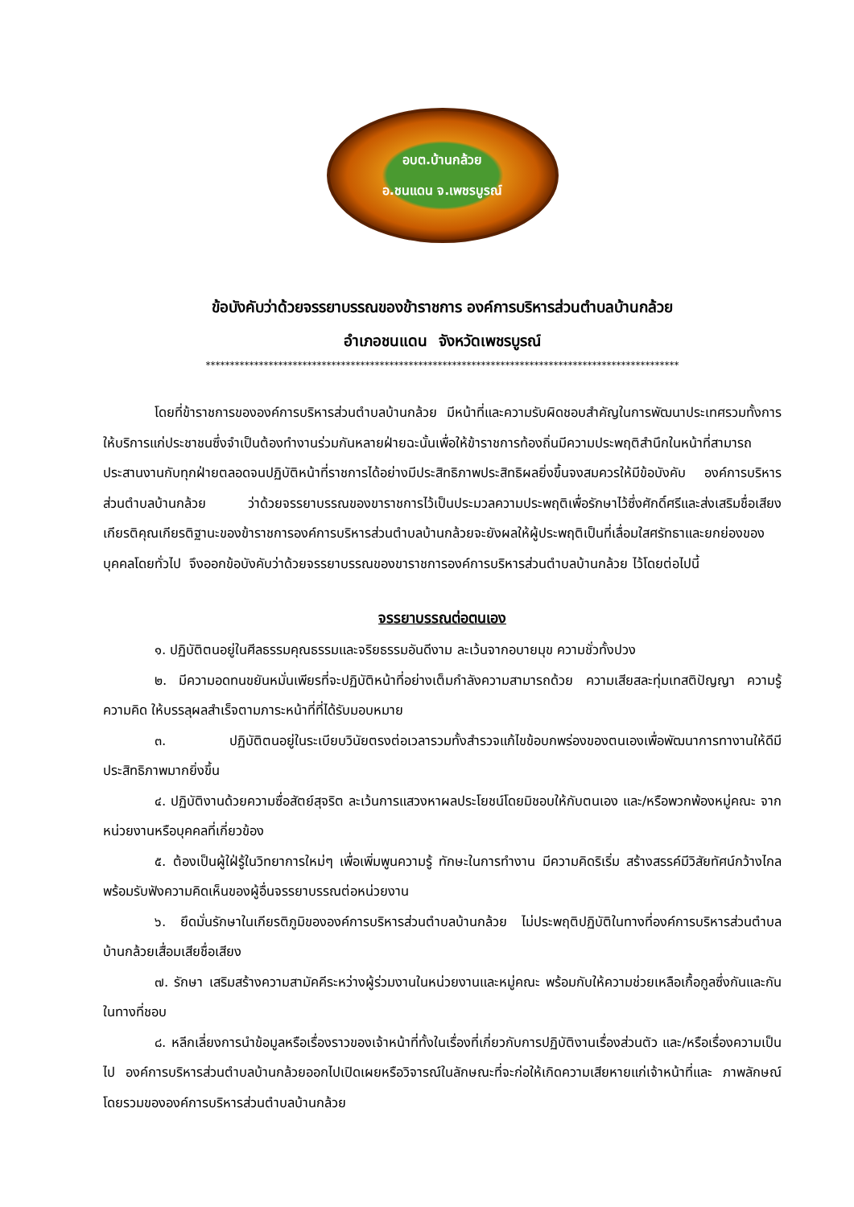อบต.บ้านกล้วย
อ.ชนแดน จ.เพชรบูรณ์
ข้อบังคับว่าด้วยจรรยาบรรณของข้าราชการ องค์การบริหารส่วนตำบลบ้านกล้วย
อำเภอชนแดน จังหวัดเพชรบูรณ์
**************************************************************************************************
โดยที่ข้าราชการขององค์การบริหารส่วนตำบลบ้านกล้วย มีหน้าที่และความรับผิดชอบสำคัญในการพัฒนาประเทศรวมทั้งการให้บริการแก่ประชาชนซึ่งจำเป็นต้องทำงานร่วมกันหลายฝ่ายฉะนั้นเพื่อให้ข้าราชการท้องถิ่นมีความประพฤติสำนึกในหน้าที่สามารถประสานงานกับทุกฝ่ายตลอดจนปฏิบัติหน้าที่ราชการได้อย่างมีประสิทธิภาพประสิทธิผลยิ่งขึ้นจงสมควรให้มีข้อบังคับ องค์การบริหารส่วนตำบลบ้านกล้วย ว่าด้วยจรรยาบรรณของขาราชการไว้เป็นประมวลความประพฤติเพื่อรักษาไว้ซึ่งศักดิ์ศรีและส่งเสริมชื่อเสียงเกียรติคุณเกียรติฐานะของข้าราชการองค์การบริหารส่วนตำบลบ้านกล้วยจะยังผลให้ผู้ประพฤติเป็นที่เลื่อมใสศรัทธาและยกย่องของบุคคลโดยทั่วไป จึงออกข้อบังคับว่าด้วยจรรยาบรรณของขาราชการองค์การบริหารส่วนตำบลบ้านกล้วย ไว้โดยต่อไปนี้
จรรยาบรรณต่อตนเอง
๑. ปฏิบัติตนอยู่ในศีลธรรมคุณธรรมและจริยธรรมอันดีงาม ละเว้นจากอบายมุข ความชั่วทั้งปวง
๒. มีความอดทนขยันหมั่นเพียรที่จะปฏิบัติหน้าที่อย่างเต็มกำลังความสามารถด้วย ความเสียสละทุ่มเทสติปัญญา ความรู้ ความคิด ให้บรรลุผลสำเร็จตามภาระหน้าที่ที่ได้รับมอบหมาย
๓. ปฏิบัติตนอยู่ในระเบียบวินัยตรงต่อเวลารวมทั้งสำรวจแก้ไขข้อบกพร่องของตนเองเพื่อพัฒนาการทางานให้ดีมีประสิทธิภาพมากยิ่งขึ้น
๔. ปฏิบัติงานด้วยความซื่อสัตย์สุจริต ละเว้นการแสวงหาผลประโยชน์โดยมิชอบให้กับตนเอง และ/หรือพวกพ้องหมู่คณะ จากหน่วยงานหรือบุคคลที่เกี่ยวข้อง
๕. ต้องเป็นผู้ใฝ่รู้ในวิทยาการใหม่ๆ เพื่อเพิ่มพูนความรู้ ทักษะในการทำงาน มีความคิดริเริ่ม สร้างสรรค์มีวิสัยทัศน์กว้างไกล พร้อมรับฟังความคิดเห็นของผู้อื่นจรรยาบรรณต่อหน่วยงาน
๖. ยึดมั่นรักษาในเกียรติภูมิขององค์การบริหารส่วนตำบลบ้านกล้วย ไม่ประพฤติปฏิบัติในทางที่องค์การบริหารส่วนตำบลบ้านกล้วยเสื่อมเสียชื่อเสียง
๗. รักษา เสริมสร้างความสามัคคีระหว่างผู้ร่วมงานในหน่วยงานและหมู่คณะ พร้อมกับให้ความช่วยเหลือเกื้อกูลซึ่งกันและกันในทางที่ชอบ
๘. หลีกเลี่ยงการนำข้อมูลหรือเรื่องราวของเจ้าหน้าที่ทั้งในเรื่องที่เกี่ยวกับการปฏิบัติงานเรื่องส่วนตัว และ/หรือเรื่องความเป็นไป องค์การบริหารส่วนตำบลบ้านกล้วยออกไปเปิดเผยหรือวิจารณ์ในลักษณะที่จะก่อให้เกิดความเสียหายแก่เจ้าหน้าที่และ ภาพลักษณ์โดยรวมขององค์การบริหารส่วนตำบลบ้านกล้วย